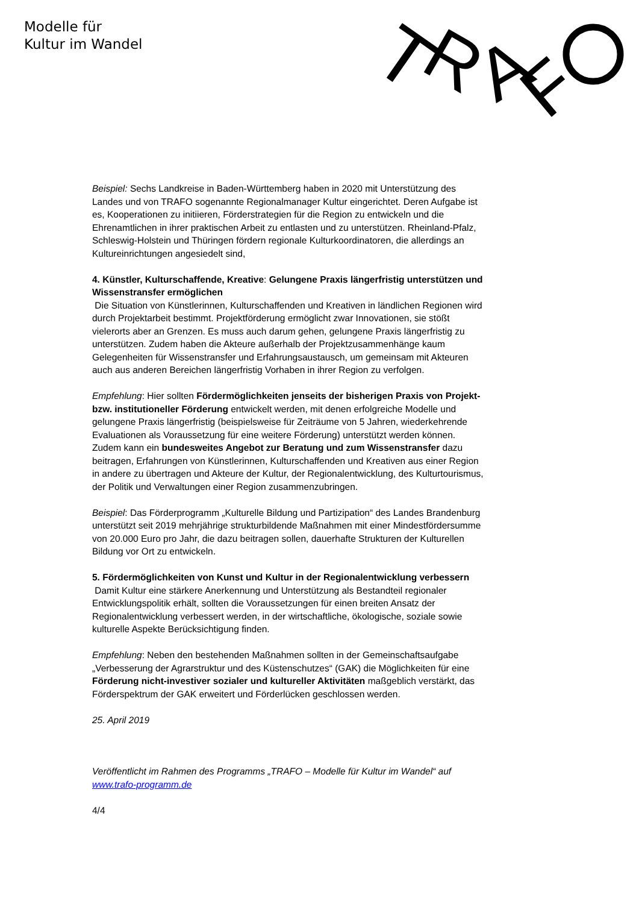Modelle für
Kultur im Wandel
T
R
A
F
Beispiel: Sechs Landkreise in Baden-Württemberg haben in 2020 mit Unterstützung des Landes und von TRAFO sogenannte Regionalmanager Kultur eingerichtet. Deren Aufgabe ist es, Kooperationen zu initiieren, Förderstrategien für die Region zu entwickeln und die Ehrenamtlichen in ihrer praktischen Arbeit zu entlasten und zu unterstützen. Rheinland-Pfalz, Schleswig-Holstein und Thüringen fördern regionale Kulturkoordinatoren, die allerdings an Kultureinrichtungen angesiedelt sind,
4. Künstler, Kulturschaffende, Kreative: Gelungene Praxis längerfristig unterstützen und Wissenstransfer ermöglichen
Die Situation von Künstlerinnen, Kulturschaffenden und Kreativen in ländlichen Regionen wird durch Projektarbeit bestimmt. Projektförderung ermöglicht zwar Innovationen, sie stößt vielerorts aber an Grenzen. Es muss auch darum gehen, gelungene Praxis längerfristig zu unterstützen. Zudem haben die Akteure außerhalb der Projektzusammenhänge kaum Gelegenheiten für Wissenstransfer und Erfahrungsaustausch, um gemeinsam mit Akteuren auch aus anderen Bereichen längerfristig Vorhaben in ihrer Region zu verfolgen.
Empfehlung: Hier sollten Fördermöglichkeiten jenseits der bisherigen Praxis von Projekt- bzw. institutioneller Förderung entwickelt werden, mit denen erfolgreiche Modelle und gelungene Praxis längerfristig (beispielsweise für Zeiträume von 5 Jahren, wiederkehrende Evaluationen als Voraussetzung für eine weitere Förderung) unterstützt werden können. Zudem kann ein bundesweites Angebot zur Beratung und zum Wissenstransfer dazu beitragen, Erfahrungen von Künstlerinnen, Kulturschaffenden und Kreativen aus einer Region in andere zu übertragen und Akteure der Kultur, der Regionalentwicklung, des Kulturtourismus, der Politik und Verwaltungen einer Region zusammenzubringen.
Beispiel: Das Förderprogramm „Kulturelle Bildung und Partizipation“ des Landes Brandenburg unterstützt seit 2019 mehrjährige strukturbildende Maßnahmen mit einer Mindestfördersumme von 20.000 Euro pro Jahr, die dazu beitragen sollen, dauerhafte Strukturen der Kulturellen Bildung vor Ort zu entwickeln.
5. Fördermöglichkeiten von Kunst und Kultur in der Regionalentwicklung verbessern
Damit Kultur eine stärkere Anerkennung und Unterstützung als Bestandteil regionaler Entwicklungspolitik erhält, sollten die Voraussetzungen für einen breiten Ansatz der Regionalentwicklung verbessert werden, in der wirtschaftliche, ökologische, soziale sowie kulturelle Aspekte Berücksichtigung finden.
Empfehlung: Neben den bestehenden Maßnahmen sollten in der Gemeinschaftsaufgabe „Verbesserung der Agrarstruktur und des Küstenschutzes“ (GAK) die Möglichkeiten für eine Förderung nicht-investiver sozialer und kultureller Aktivitäten maßgeblich verstärkt, das Förderspektrum der GAK erweitert und Förderlücken geschlossen werden.
25. April 2019
Veröffentlicht im Rahmen des Programms „TRAFO – Modelle für Kultur im Wandel“ auf www.trafo-programm.de
4/4